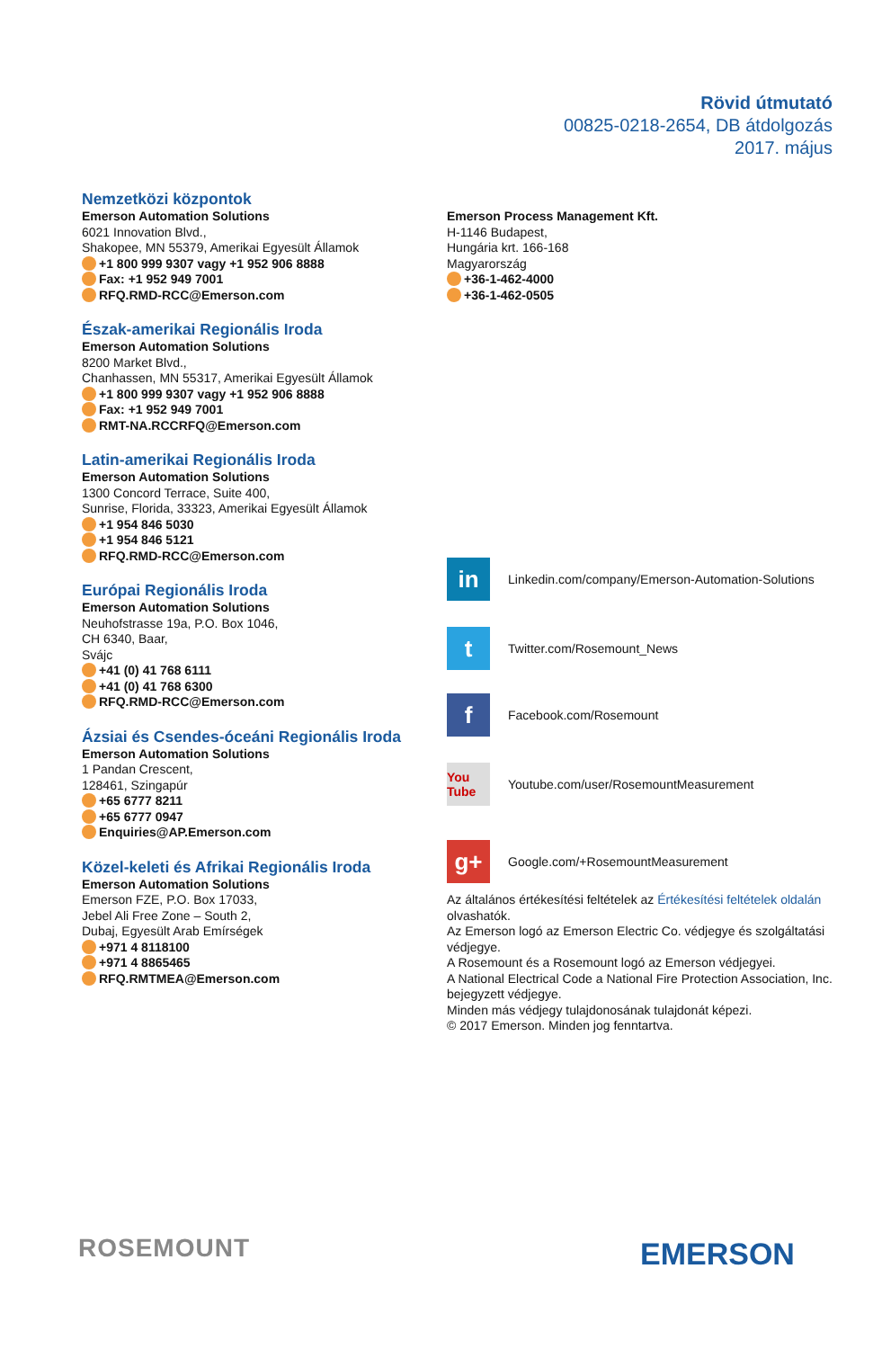Rövid útmutató
00825-0218-2654, DB átdolgozás
2017. május
Nemzetközi központok
Emerson Automation Solutions
6021 Innovation Blvd.,
Shakopee, MN 55379, Amerikai Egyesült Államok
+1 800 999 9307 vagy +1 952 906 8888
Fax: +1 952 949 7001
RFQ.RMD-RCC@Emerson.com
Észak-amerikai Regionális Iroda
Emerson Automation Solutions
8200 Market Blvd.,
Chanhassen, MN 55317, Amerikai Egyesült Államok
+1 800 999 9307 vagy +1 952 906 8888
Fax: +1 952 949 7001
RMT-NA.RCCRFQ@Emerson.com
Latin-amerikai Regionális Iroda
Emerson Automation Solutions
1300 Concord Terrace, Suite 400,
Sunrise, Florida, 33323, Amerikai Egyesült Államok
+1 954 846 5030
+1 954 846 5121
RFQ.RMD-RCC@Emerson.com
Európai Regionális Iroda
Emerson Automation Solutions
Neuhofstrasse 19a, P.O. Box 1046,
CH 6340, Baar,
Svájc
+41 (0) 41 768 6111
+41 (0) 41 768 6300
RFQ.RMD-RCC@Emerson.com
Ázsiai és Csendes-óceáni Regionális Iroda
Emerson Automation Solutions
1 Pandan Crescent,
128461, Szingapúr
+65 6777 8211
+65 6777 0947
Enquiries@AP.Emerson.com
Közel-keleti és Afrikai Regionális Iroda
Emerson Automation Solutions
Emerson FZE, P.O. Box 17033,
Jebel Ali Free Zone – South 2,
Dubaj, Egyesült Arab Emírségek
+971 4 8118100
+971 4 8865465
RFQ.RMTMEA@Emerson.com
Emerson Process Management Kft.
H-1146 Budapest,
Hungária krt. 166-168
Magyarország
+36-1-462-4000
+36-1-462-0505
in
Linkedin.com/company/Emerson-Automation-Solutions
t
Twitter.com/Rosemount_News
f
Facebook.com/Rosemount
You Tube
Youtube.com/user/RosemountMeasurement
g+
Google.com/+RosemountMeasurement
Az általános értékesítési feltételek az Értékesítési feltételek oldalán olvashatók.
Az Emerson logó az Emerson Electric Co. védjegye és szolgáltatási védjegye.
A Rosemount és a Rosemount logó az Emerson védjegyei.
A National Electrical Code a National Fire Protection Association, Inc. bejegyzett védjegye.
Minden más védjegy tulajdonosának tulajdonát képezi.
© 2017 Emerson. Minden jog fenntartva.
ROSEMOUNT EMERSON